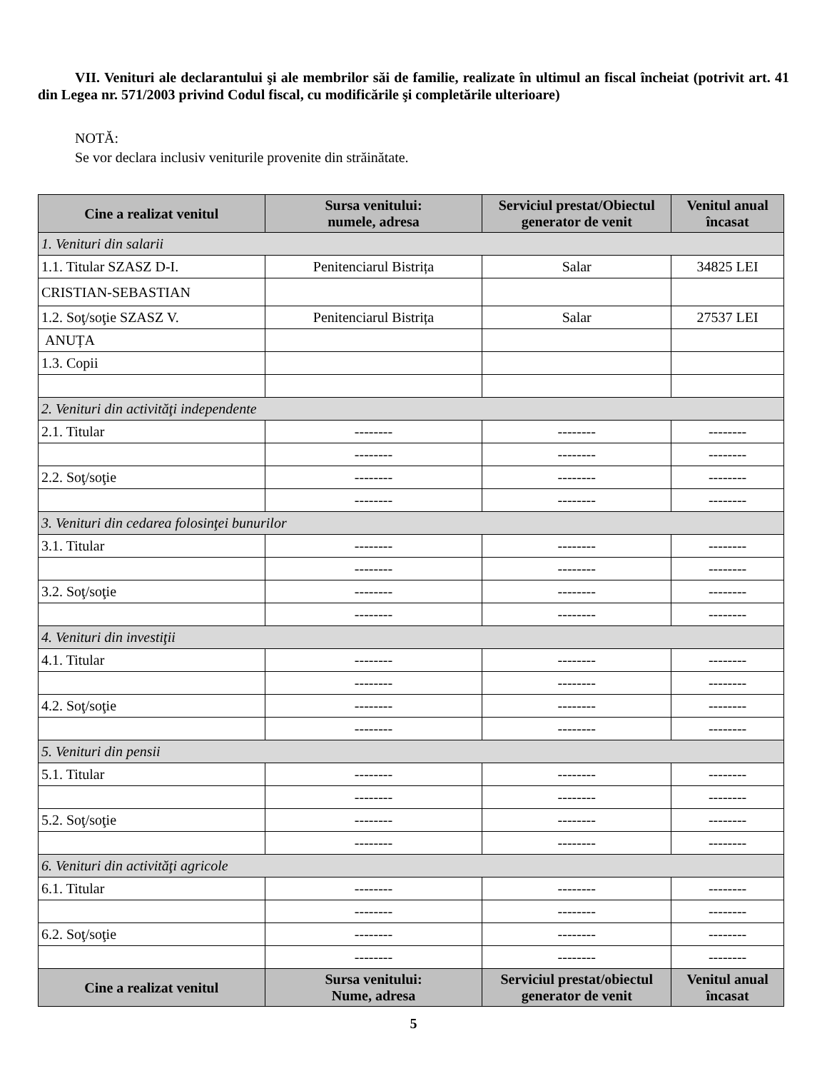VII. Venituri ale declarantului şi ale membrilor săi de familie, realizate în ultimul an fiscal încheiat (potrivit art. 41 din Legea nr. 571/2003 privind Codul fiscal, cu modificările şi completările ulterioare)
NOTĂ:
Se vor declara inclusiv veniturile provenite din străinătate.
| Cine a realizat venitul | Sursa venitului: numele, adresa | Serviciul prestat/Obiectul generator de venit | Venitul anual încasat |
| --- | --- | --- | --- |
| 1. Venituri din salarii | | | |
| 1.1. Titular SZASZ D-I. | Penitenciarul Bistrița | Salar | 34825 LEI |
| CRISTIAN-SEBASTIAN | | | |
| 1.2. Soţ/soţie SZASZ V. | Penitenciarul Bistrița | Salar | 27537 LEI |
| ANUȚA | | | |
| 1.3. Copii | | | |
| 2. Venituri din activităţi independente | | | |
| 2.1. Titular | -------- | -------- | -------- |
| | -------- | -------- | -------- |
| 2.2. Soţ/soţie | -------- | -------- | -------- |
| | -------- | -------- | -------- |
| 3. Venituri din cedarea folosinţei bunurilor | | | |
| 3.1. Titular | -------- | -------- | -------- |
| | -------- | -------- | -------- |
| 3.2. Soţ/soţie | -------- | -------- | -------- |
| | -------- | -------- | -------- |
| 4. Venituri din investiţii | | | |
| 4.1. Titular | -------- | -------- | -------- |
| | -------- | -------- | -------- |
| 4.2. Soţ/soţie | -------- | -------- | -------- |
| | -------- | -------- | -------- |
| 5. Venituri din pensii | | | |
| 5.1. Titular | -------- | -------- | -------- |
| | -------- | -------- | -------- |
| 5.2. Soţ/soţie | -------- | -------- | -------- |
| | -------- | -------- | -------- |
| 6. Venituri din activităţi agricole | | | |
| 6.1. Titular | -------- | -------- | -------- |
| | -------- | -------- | -------- |
| 6.2. Soţ/soţie | -------- | -------- | -------- |
| | -------- | -------- | -------- |
| Cine a realizat venitul | Sursa venitului: Nume, adresa | Serviciul prestat/obiectul generator de venit | Venitul anual încasat |
5